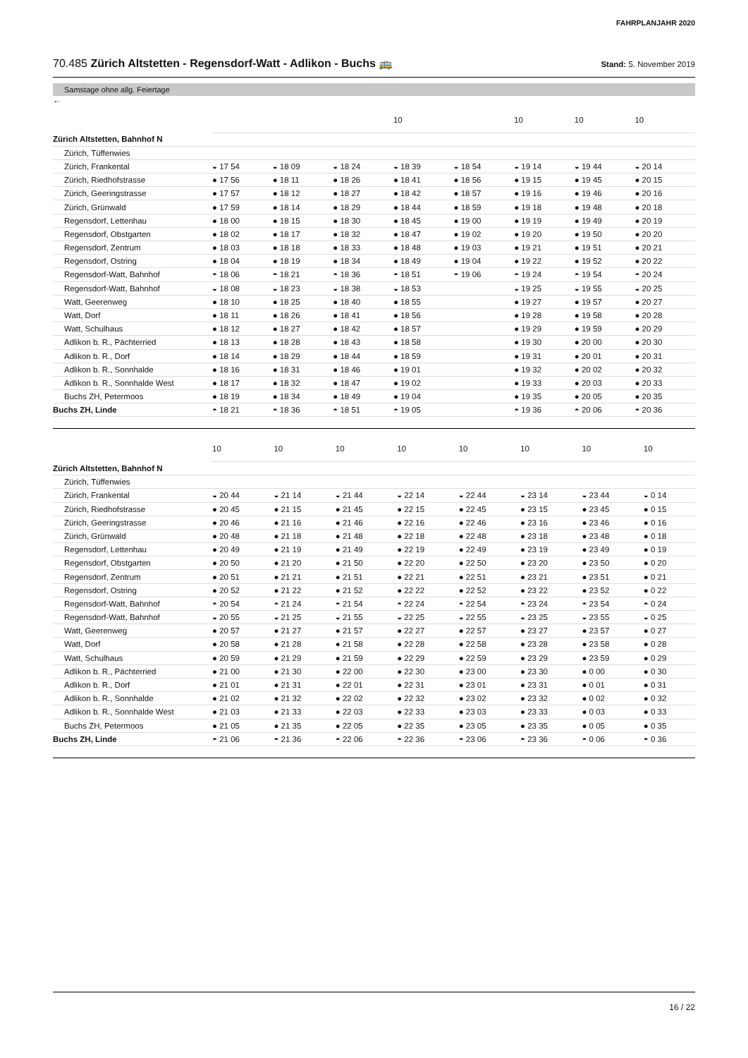FAHRPLANJAHR 2020
70.485 Zürich Altstetten - Regensdorf-Watt - Adlikon - Buchs 🚌
Stand: 5. November 2019
Samstage ohne allg. Feiertage
←
| | | | | 10 | | 10 | 10 | 10 |
| Zürich Altstetten, Bahnhof N | | | | | | | | |
| Zürich, Tüffenwies | | | | | | | | |
| Zürich, Frankental | ◒ 17 54 | ◒ 18 09 | ◒ 18 24 | ◒ 18 39 | ◒ 18 54 | ◒ 19 14 | ◒ 19 44 | ◒ 20 14 |
| Zürich, Riedhofstrasse | ● 17 56 | ● 18 11 | ● 18 26 | ● 18 41 | ● 18 56 | ● 19 15 | ● 19 45 | ● 20 15 |
| Zürich, Geeringstrasse | ● 17 57 | ● 18 12 | ● 18 27 | ● 18 42 | ● 18 57 | ● 19 16 | ● 19 46 | ● 20 16 |
| Zürich, Grünwald | ● 17 59 | ● 18 14 | ● 18 29 | ● 18 44 | ● 18 59 | ● 19 18 | ● 19 48 | ● 20 18 |
| Regensdorf, Lettenhau | ● 18 00 | ● 18 15 | ● 18 30 | ● 18 45 | ● 19 00 | ● 19 19 | ● 19 49 | ● 20 19 |
| Regensdorf, Obstgarten | ● 18 02 | ● 18 17 | ● 18 32 | ● 18 47 | ● 19 02 | ● 19 20 | ● 19 50 | ● 20 20 |
| Regensdorf, Zentrum | ● 18 03 | ● 18 18 | ● 18 33 | ● 18 48 | ● 19 03 | ● 19 21 | ● 19 51 | ● 20 21 |
| Regensdorf, Ostring | ● 18 04 | ● 18 19 | ● 18 34 | ● 18 49 | ● 19 04 | ● 19 22 | ● 19 52 | ● 20 22 |
| Regensdorf-Watt, Bahnhof | ◓ 18 06 | ◓ 18 21 | ◓ 18 36 | ◓ 18 51 | ◓ 19 06 | ◓ 19 24 | ◓ 19 54 | ◓ 20 24 |
| Regensdorf-Watt, Bahnhof | ◒ 18 08 | ◒ 18 23 | ◒ 18 38 | ◒ 18 53 | | ◒ 19 25 | ◒ 19 55 | ◒ 20 25 |
| Watt, Geerenweg | ● 18 10 | ● 18 25 | ● 18 40 | ● 18 55 | | ● 19 27 | ● 19 57 | ● 20 27 |
| Watt, Dorf | ● 18 11 | ● 18 26 | ● 18 41 | ● 18 56 | | ● 19 28 | ● 19 58 | ● 20 28 |
| Watt, Schulhaus | ● 18 12 | ● 18 27 | ● 18 42 | ● 18 57 | | ● 19 29 | ● 19 59 | ● 20 29 |
| Adlikon b. R., Pächterried | ● 18 13 | ● 18 28 | ● 18 43 | ● 18 58 | | ● 19 30 | ● 20 00 | ● 20 30 |
| Adlikon b. R., Dorf | ● 18 14 | ● 18 29 | ● 18 44 | ● 18 59 | | ● 19 31 | ● 20 01 | ● 20 31 |
| Adlikon b. R., Sonnhalde | ● 18 16 | ● 18 31 | ● 18 46 | ● 19 01 | | ● 19 32 | ● 20 02 | ● 20 32 |
| Adlikon b. R., Sonnhalde West | ● 18 17 | ● 18 32 | ● 18 47 | ● 19 02 | | ● 19 33 | ● 20 03 | ● 20 33 |
| Buchs ZH, Petermoos | ● 18 19 | ● 18 34 | ● 18 49 | ● 19 04 | | ● 19 35 | ● 20 05 | ● 20 35 |
| Buchs ZH, Linde | ◓ 18 21 | ◓ 18 36 | ◓ 18 51 | ◓ 19 05 | | ◓ 19 36 | ◓ 20 06 | ◓ 20 36 |
| | 10 | 10 | 10 | 10 | 10 | 10 | 10 | 10 |
| Zürich Altstetten, Bahnhof N | | | | | | | | |
| Zürich, Tüffenwies | | | | | | | | |
| Zürich, Frankental | ◒ 20 44 | ◒ 21 14 | ◒ 21 44 | ◒ 22 14 | ◒ 22 44 | ◒ 23 14 | ◒ 23 44 | ◒ 0 14 |
| Zürich, Riedhofstrasse | ● 20 45 | ● 21 15 | ● 21 45 | ● 22 15 | ● 22 45 | ● 23 15 | ● 23 45 | ● 0 15 |
| Zürich, Geeringstrasse | ● 20 46 | ● 21 16 | ● 21 46 | ● 22 16 | ● 22 46 | ● 23 16 | ● 23 46 | ● 0 16 |
| Zürich, Grünwald | ● 20 48 | ● 21 18 | ● 21 48 | ● 22 18 | ● 22 48 | ● 23 18 | ● 23 48 | ● 0 18 |
| Regensdorf, Lettenhau | ● 20 49 | ● 21 19 | ● 21 49 | ● 22 19 | ● 22 49 | ● 23 19 | ● 23 49 | ● 0 19 |
| Regensdorf, Obstgarten | ● 20 50 | ● 21 20 | ● 21 50 | ● 22 20 | ● 22 50 | ● 23 20 | ● 23 50 | ● 0 20 |
| Regensdorf, Zentrum | ● 20 51 | ● 21 21 | ● 21 51 | ● 22 21 | ● 22 51 | ● 23 21 | ● 23 51 | ● 0 21 |
| Regensdorf, Ostring | ● 20 52 | ● 21 22 | ● 21 52 | ● 22 22 | ● 22 52 | ● 23 22 | ● 23 52 | ● 0 22 |
| Regensdorf-Watt, Bahnhof | ◓ 20 54 | ◓ 21 24 | ◓ 21 54 | ◓ 22 24 | ◓ 22 54 | ◓ 23 24 | ◓ 23 54 | ◓ 0 24 |
| Regensdorf-Watt, Bahnhof | ◒ 20 55 | ◒ 21 25 | ◒ 21 55 | ◒ 22 25 | ◒ 22 55 | ◒ 23 25 | ◒ 23 55 | ◒ 0 25 |
| Watt, Geerenweg | ● 20 57 | ● 21 27 | ● 21 57 | ● 22 27 | ● 22 57 | ● 23 27 | ● 23 57 | ● 0 27 |
| Watt, Dorf | ● 20 58 | ● 21 28 | ● 21 58 | ● 22 28 | ● 22 58 | ● 23 28 | ● 23 58 | ● 0 28 |
| Watt, Schulhaus | ● 20 59 | ● 21 29 | ● 21 59 | ● 22 29 | ● 22 59 | ● 23 29 | ● 23 59 | ● 0 29 |
| Adlikon b. R., Pächterried | ● 21 00 | ● 21 30 | ● 22 00 | ● 22 30 | ● 23 00 | ● 23 30 | ● 0 00 | ● 0 30 |
| Adlikon b. R., Dorf | ● 21 01 | ● 21 31 | ● 22 01 | ● 22 31 | ● 23 01 | ● 23 31 | ● 0 01 | ● 0 31 |
| Adlikon b. R., Sonnhalde | ● 21 02 | ● 21 32 | ● 22 02 | ● 22 32 | ● 23 02 | ● 23 32 | ● 0 02 | ● 0 32 |
| Adlikon b. R., Sonnhalde West | ● 21 03 | ● 21 33 | ● 22 03 | ● 22 33 | ● 23 03 | ● 23 33 | ● 0 03 | ● 0 33 |
| Buchs ZH, Petermoos | ● 21 05 | ● 21 35 | ● 22 05 | ● 22 35 | ● 23 05 | ● 23 35 | ● 0 05 | ● 0 35 |
| Buchs ZH, Linde | ◓ 21 06 | ◓ 21 36 | ◓ 22 06 | ◓ 22 36 | ◓ 23 06 | ◓ 23 36 | ◓ 0 06 | ◓ 0 36 |
16 / 22